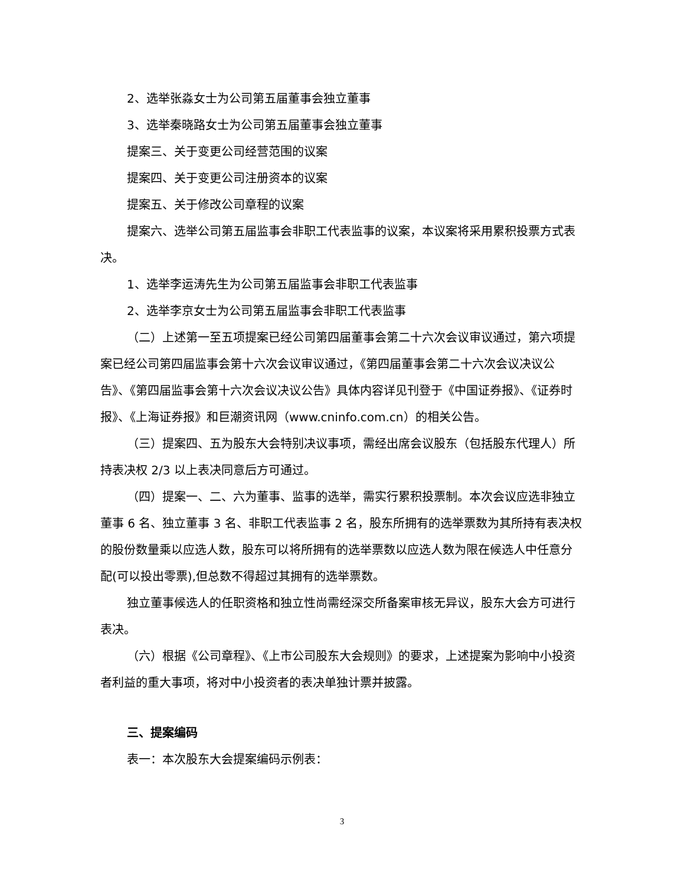2、选举张淼女士为公司第五届董事会独立董事
3、选举秦晓路女士为公司第五届董事会独立董事
提案三、关于变更公司经营范围的议案
提案四、关于变更公司注册资本的议案
提案五、关于修改公司章程的议案
提案六、选举公司第五届监事会非职工代表监事的议案，本议案将采用累积投票方式表决。
1、选举李运涛先生为公司第五届监事会非职工代表监事
2、选举李京女士为公司第五届监事会非职工代表监事
（二）上述第一至五项提案已经公司第四届董事会第二十六次会议审议通过，第六项提案已经公司第四届监事会第十六次会议审议通过，《第四届董事会第二十六次会议决议公告》、《第四届监事会第十六次会议决议公告》具体内容详见刊登于《中国证券报》、《证券时报》、《上海证券报》和巨潮资讯网（www.cninfo.com.cn）的相关公告。
（三）提案四、五为股东大会特别决议事项，需经出席会议股东（包括股东代理人）所持表决权 2/3 以上表决同意后方可通过。
（四）提案一、二、六为董事、监事的选举，需实行累积投票制。本次会议应选非独立董事 6 名、独立董事 3 名、非职工代表监事 2 名，股东所拥有的选举票数为其所持有表决权的股份数量乘以应选人数，股东可以将所拥有的选举票数以应选人数为限在候选人中任意分配(可以投出零票),但总数不得超过其拥有的选举票数。
独立董事候选人的任职资格和独立性尚需经深交所备案审核无异议，股东大会方可进行表决。
（六）根据《公司章程》、《上市公司股东大会规则》的要求，上述提案为影响中小投资者利益的重大事项，将对中小投资者的表决单独计票并披露。
三、提案编码
表一：本次股东大会提案编码示例表：
3